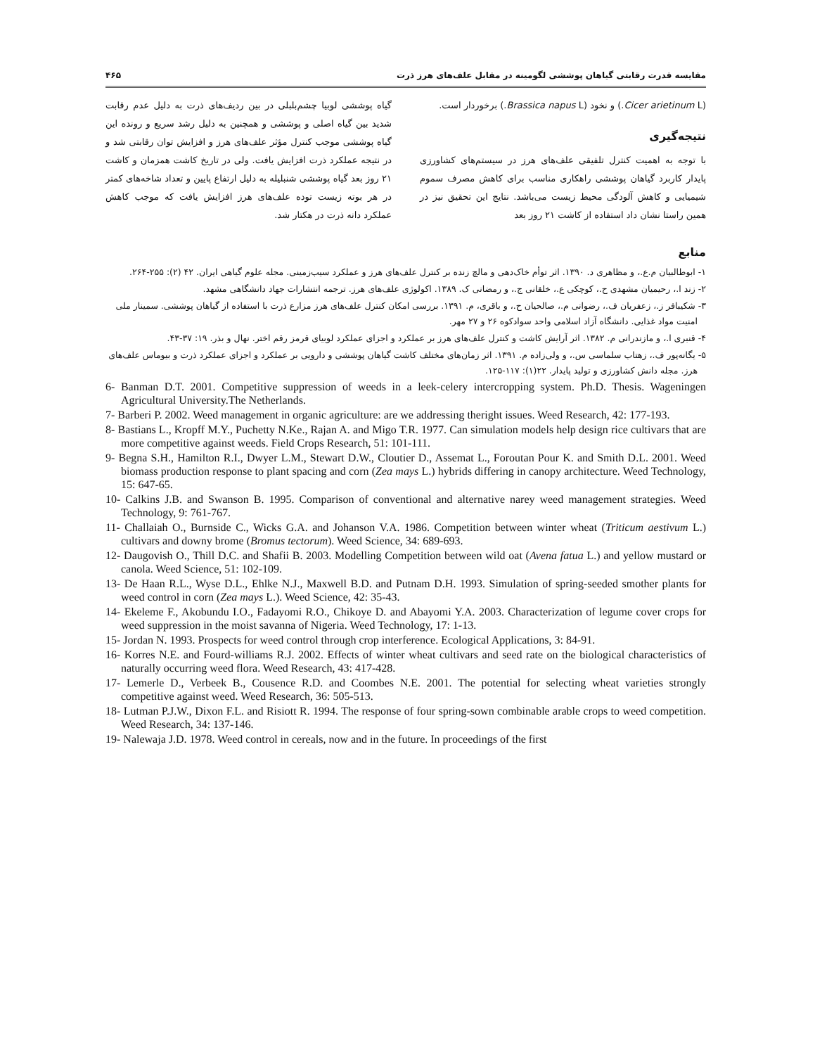مقایسه قدرت رقابتی گیاهان پوششی لگومینه در مقابل علف‌های هرز ذرت ۴۶۵
(Cicer arietinum L.) و نخود (Brassica napus L.) برخوردار است.
نتیجه‌گیری
با توجه به اهمیت کنترل تلفیقی علف‌های هرز در سیستم‌های کشاورزی پایدار کاربرد گیاهان پوششی راهکاری مناسب برای کاهش مصرف سموم شیمیایی و کاهش آلودگی محیط زیست می‌باشد. نتایج این تحقیق نیز در همین راستا نشان داد استفاده از کاشت ۲۱ روز بعد
گیاه پوششی لوبیا چشم‌بلبلی در بین ردیف‌های ذرت به دلیل عدم رقابت شدید بین گیاه اصلی و پوششی و همچنین به دلیل رشد سریع و رونده این گیاه پوششی موجب کنترل مؤثر علف‌های هرز و افزایش توان رقابتی شد و در نتیجه عملکرد ذرت افزایش یافت. ولی در تاریخ کاشت همزمان و کاشت ۲۱ روز بعد گیاه پوششی شنبلیله به دلیل ارتفاع پایین و تعداد شاخه‌های کمتر در هر بوته زیست توده علف‌های هرز افزایش یافت که موجب کاهش عملکرد دانه ذرت در هکتار شد.
منابع
۱- ابوطالبیان م.ع.، و مظاهری د. ۱۳۹۰. اثر توأم خاک‌دهی و مالچ زنده بر کنترل علف‌های هرز و عملکرد سیب‌زمینی. مجله علوم گیاهی ایران. ۴۲ (۲): ۲۵۵-۲۶۴.
۲- زند ا.، رحیمیان مشهدی ح.، کوچکی ع.، خلقانی ج.، و رمضانی ک. ۱۳۸۹. اکولوژی علف‌های هرز. ترجمه انتشارات جهاد دانشگاهی مشهد.
۳- شکیبافر ز.، زعفریان ف.، رضوانی م.، صالحیان ح.، و باقری، م. ۱۳۹۱. بررسی امکان کنترل علف‌های هرز مزارع ذرت با استفاده از گیاهان پوششی. سمینار ملی امنیت مواد غذایی. دانشگاه آزاد اسلامی واحد سوادکوه ۲۶ و ۲۷ مهر.
۴- قنبری ا.، و مازندرانی م. ۱۳۸۲. اثر آرایش کاشت و کنترل علف‌های هرز بر عملکرد و اجزای عملکرد لوبیای قرمز رقم اختر. نهال و بذر. ۱۹: ۳۷-۴۳.
۵- یگانه‌پور ف.، زهتاب سلماسی س.، و ولی‌زاده م. ۱۳۹۱. اثر زمان‌های مختلف کاشت گیاهان پوششی و دارویی بر عملکرد و اجزای عملکرد ذرت و بیوماس علف‌های هرز. مجله دانش کشاورزی و تولید پایدار. ۲۲(۱): ۱۱۷-۱۲۵.
6- Banman D.T. 2001. Competitive suppression of weeds in a leek-celery intercropping system. Ph.D. Thesis. Wageningen Agricultural University.The Netherlands.
7- Barberi P. 2002. Weed management in organic agriculture: are we addressing theright issues. Weed Research, 42: 177-193.
8- Bastians L., Kropff M.Y., Puchetty N.Ke., Rajan A. and Migo T.R. 1977. Can simulation models help design rice cultivars that are more competitive against weeds. Field Crops Research, 51: 101-111.
9- Begna S.H., Hamilton R.I., Dwyer L.M., Stewart D.W., Cloutier D., Assemat L., Foroutan Pour K. and Smith D.L. 2001. Weed biomass production response to plant spacing and corn (Zea mays L.) hybrids differing in canopy architecture. Weed Technology, 15: 647-65.
10- Calkins J.B. and Swanson B. 1995. Comparison of conventional and alternative narey weed management strategies. Weed Technology, 9: 761-767.
11- Challaiah O., Burnside C., Wicks G.A. and Johanson V.A. 1986. Competition between winter wheat (Triticum aestivum L.) cultivars and downy brome (Bromus tectorum). Weed Science, 34: 689-693.
12- Daugovish O., Thill D.C. and Shafii B. 2003. Modelling Competition between wild oat (Avena fatua L.) and yellow mustard or canola. Weed Science, 51: 102-109.
13- De Haan R.L., Wyse D.L., Ehlke N.J., Maxwell B.D. and Putnam D.H. 1993. Simulation of spring-seeded smother plants for weed control in corn (Zea mays L.). Weed Science, 42: 35-43.
14- Ekeleme F., Akobundu I.O., Fadayomi R.O., Chikoye D. and Abayomi Y.A. 2003. Characterization of legume cover crops for weed suppression in the moist savanna of Nigeria. Weed Technology, 17: 1-13.
15- Jordan N. 1993. Prospects for weed control through crop interference. Ecological Applications, 3: 84-91.
16- Korres N.E. and Fourd-williams R.J. 2002. Effects of winter wheat cultivars and seed rate on the biological characteristics of naturally occurring weed flora. Weed Research, 43: 417-428.
17- Lemerle D., Verbeek B., Cousence R.D. and Coombes N.E. 2001. The potential for selecting wheat varieties strongly competitive against weed. Weed Research, 36: 505-513.
18- Lutman P.J.W., Dixon F.L. and Risiott R. 1994. The response of four spring-sown combinable arable crops to weed competition. Weed Research, 34: 137-146.
19- Nalewaja J.D. 1978. Weed control in cereals, now and in the future. In proceedings of the first